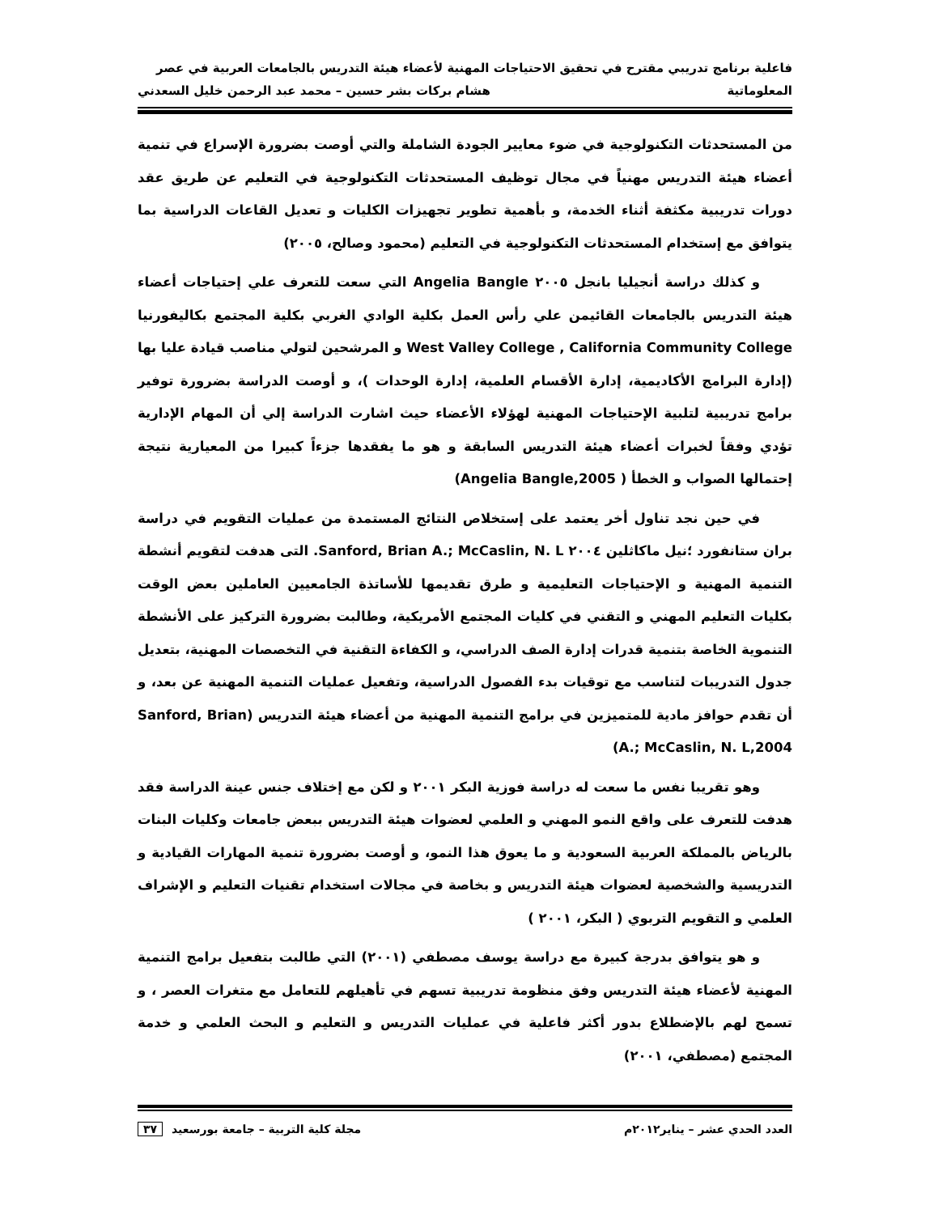فاعلية برنامج تدريبي مقترح في تحقيق الاحتياجات المهنية لأعضاء هيئة التدريس بالجامعات العربية في عصر
المعلوماتية هشام بركات بشر حسين – محمد عبد الرحمن خليل السعدني
من المستحدثات التكنولوجية في ضوء معايير الجودة الشاملة والتي أوصت بضرورة الإسراع في تنمية أعضاء هيئة التدريس مهنياً في مجال توظيف المستحدثات التكنولوجية في التعليم عن طريق عقد دورات تدريبية مكثفة أثناء الخدمة، و بأهمية تطوير تجهيزات الكليات و تعديل القاعات الدراسية بما يتوافق مع إستخدام المستحدثات التكنولوجية في التعليم (محمود وصالح، ٢٠٠٥)
و كذلك دراسة أنجيليا بانجل ٢٠٠٥ Angelia Bangle التي سعت للتعرف علي إحتياجات أعضاء هيئة التدريس بالجامعات القائيمن علي رأس العمل بكلية الوادي الغربي بكلية المجتمع بكاليفورنيا West Valley College , California Community College و المرشحين لتولي مناصب قيادة عليا بها (إدارة البرامج الأكاديمية، إدارة الأقسام العلمية، إدارة الوحدات )، و أوصت الدراسة بضرورة توفير برامج تدريبية لتلبية الإحتياجات المهنية لهؤلاء الأعضاء حيث اشارت الدراسة إلي أن المهام الإدارية تؤدي وفقاً لخبرات أعضاء هيئة التدريس السابقة و هو ما يفقدها جزءاً كبيرا من المعيارية نتيجة إحتمالها الصواب و الخطأ ( Angelia Bangle,2005)
في حين نجد تناول أخر يعتمد على إستخلاص النتائج المستمدة من عمليات التقويم في دراسة بران ستانفورد ؛نيل ماكاثلين ٢٠٠٤ Sanford, Brian A.; McCaslin, N. L. التى هدفت لتقويم أنشطة التنمية المهنية و الإحتياجات التعليمية و طرق تقديمها للأساتذة الجامعيين العاملين بعض الوقت بكليات التعليم المهني و التقني في كليات المجتمع الأمريكية، وطالبت بضرورة التركيز على الأنشطة التنموية الخاصة بتنمية قدرات إدارة الصف الدراسي، و الكفاءة التقنية في التخصصات المهنية، بتعديل جدول التدريبات لتناسب مع توقيات بدء الفصول الدراسية، وتفعيل عمليات التنمية المهنية عن بعد، و أن تقدم حوافز مادية للمتميزين في برامج التنمية المهنية من أعضاء هيئة التدريس (Sanford, Brian A.; McCaslin, N. L,2004)
وهو تقريبا نفس ما سعت له دراسة فوزية البكر ٢٠٠١ و لكن مع إختلاف جنس عينة الدراسة فقد هدفت للتعرف على واقع النمو المهني و العلمي لعضوات هيئة التدريس ببعض جامعات وكليات البنات بالرياض بالمملكة العربية السعودية و ما يعوق هذا النمو، و أوصت بضرورة تنمية المهارات القيادية و التدريسية والشخصية لعضوات هيئة التدريس و بخاصة في مجالات استخدام تقنيات التعليم و الإشراف العلمي و التقويم التربوي ( البكر، ٢٠٠١ )
و هو يتوافق بدرجة كبيرة مع دراسة يوسف مصطفي (٢٠٠١) التي طالبت بتفعيل برامج التنمية المهنية لأعضاء هيئة التدريس وفق منظومة تدريبية تسهم في تأهيلهم للتعامل مع متغرات العصر ، و تسمح لهم بالإضطلاع بدور أكثر فاعلية في عمليات التدريس و التعليم و البحث العلمي و خدمة المجتمع (مصطفي، ٢٠٠١)
العدد الحدي عشر – يناير٢٠١٢م مجلة كلية التربية – جامعة بورسعيد ٣٧